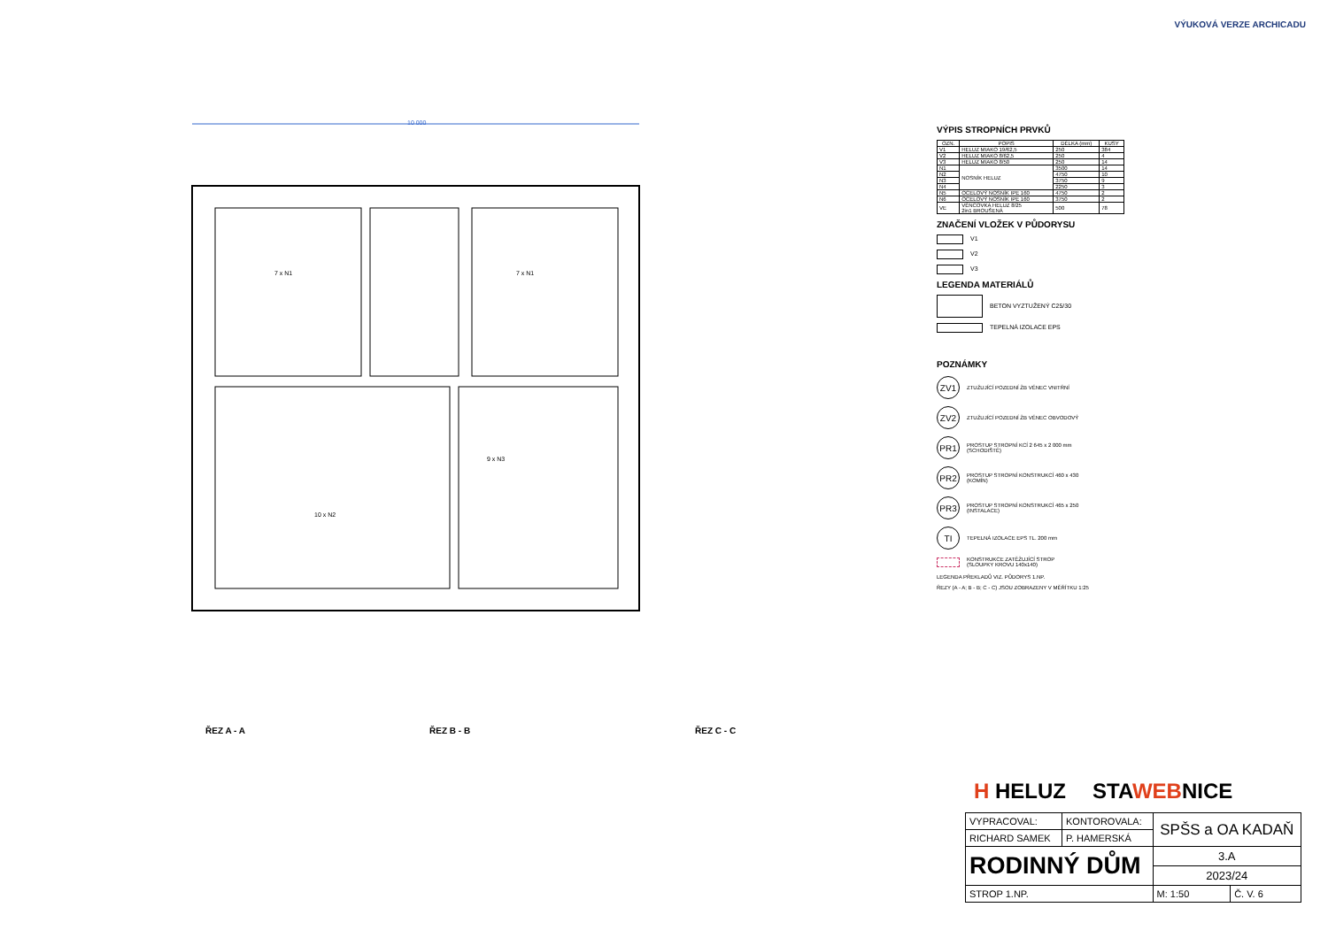VÝUKOVÁ VERZE ARCHICADU
10 000
7 x N1 7 x N1
10 x N2
9 x N3
VÝPIS STROPNÍCH PRVKŮ
| OZN. | POPIS | DÉLKA (mm) | KUSY |
| --- | --- | --- | --- |
| V1 | HELUZ MIAKO 19/62,5 | 250 | 384 |
| V2 | HELUZ MIAKO 8/62,5 | 250 | 4 |
| V3 | HELUZ MIAKO 8/50 | 250 | 14 |
| N1 | NOSNÍK HELUZ | 3500 | 14 |
| N2 | | 4750 | 10 |
| N3 | | 3750 | 9 |
| N4 | | 2250 | 3 |
| N5 | OCELOVÝ NOSNÍK IPE 160 | 4750 | 2 |
| N6 | OCELOVÝ NOSNÍK IPE 160 | 3750 | 2 |
| VE | VĚNCOVKA HELUZ 8/25 2in1 BROUŠENÁ | 500 | 78 |
ZNAČENÍ VLOŽEK V PŮDORYSU
V1
V2
V3
LEGENDA MATERIÁLŮ
BETON VYZTUŽENÝ C25/30
TEPELNÁ IZOLACE EPS
POZNÁMKY
ZV1 ZTUŽUJÍCÍ POZEDNÍ ŽB VĚNEC VNITŘNÍ
ZV2 ZTUŽUJÍCÍ POZEDNÍ ŽB VĚNEC OBVODOVÝ
PR1 PROSTUP STROPNÍ KCÍ 2 645 x 2 000 mm
(SCHODIŠTĚ)
PR2 PROSTUP STROPNÍ KONSTRUKCÍ 460 x 430
(KOMÍN)
PR3 PROSTUP STROPNÍ KONSTRUKCÍ 465 x 250
(INSTALACE)
TI TEPELNÁ IZOLACE EPS TL. 200 mm
KONSTRUKCE ZATĚŽUJÍCÍ STROP
(SLOUPKY KROVU 140x140)
LEGENDA PŘEKLADŮ VIZ. PŮDORYS 1.NP.
ŘEZY (A - A; B - B; C - C) JSOU ZOBRAZENY V MĚŘÍTKU 1:25
ŘEZ A - A ŘEZ B - B ŘEZ C - C
H HELUZ STAWEBNICE
| VYPRACOVAL: | KONTOROVALA: | SPŠS a OA KADAŇ | |
| RICHARD SAMEK | P. HAMERSKÁ | | |
| RODINNÝ DŮM | | 3.A | |
| | | 2023/24 | |
| STROP 1.NP. | | M: 1:50 | Č. V. 6 |